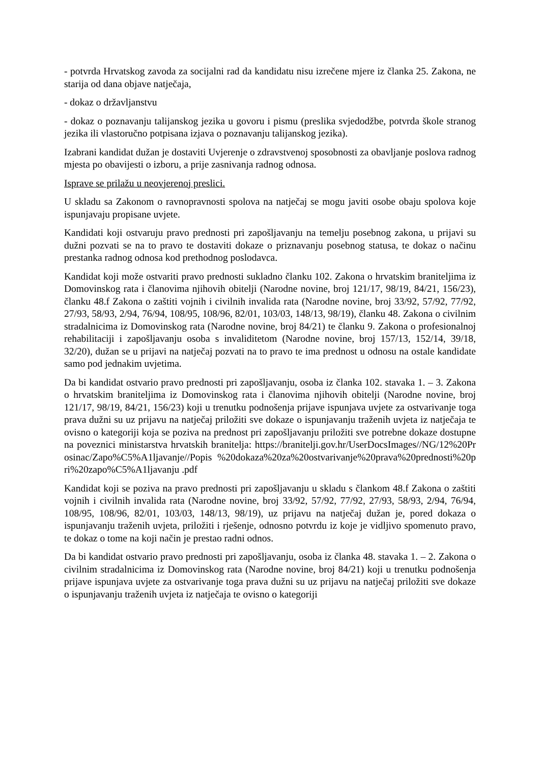- potvrda Hrvatskog zavoda za socijalni rad da kandidatu nisu izrečene mjere iz članka 25. Zakona, ne starija od dana objave natječaja,
- dokaz o državljanstvu
- dokaz o poznavanju talijanskog jezika u govoru i pismu (preslika svjedodžbe, potvrda škole stranog jezika ili vlastoručno potpisana izjava o poznavanju talijanskog jezika).
Izabrani kandidat dužan je dostaviti Uvjerenje o zdravstvenoj sposobnosti za obavljanje poslova radnog mjesta po obavijesti o izboru, a prije zasnivanja radnog odnosa.
Isprave se prilažu u neovjerenoj preslici.
U skladu sa Zakonom o ravnopravnosti spolova na natječaj se mogu javiti osobe obaju spolova koje ispunjavaju propisane uvjete.
Kandidati koji ostvaruju pravo prednosti pri zapošljavanju na temelju posebnog zakona, u prijavi su dužni pozvati se na to pravo te dostaviti dokaze o priznavanju posebnog statusa, te dokaz o načinu prestanka radnog odnosa kod prethodnog poslodavca.
Kandidat koji može ostvariti pravo prednosti sukladno članku 102. Zakona o hrvatskim braniteljima iz Domovinskog rata i članovima njihovih obitelji (Narodne novine, broj 121/17, 98/19, 84/21, 156/23), članku 48.f Zakona o zaštiti vojnih i civilnih invalida rata (Narodne novine, broj 33/92, 57/92, 77/92, 27/93, 58/93, 2/94, 76/94, 108/95, 108/96, 82/01, 103/03, 148/13, 98/19), članku 48. Zakona o civilnim stradalnicima iz Domovinskog rata (Narodne novine, broj 84/21) te članku 9. Zakona o profesionalnoj rehabilitaciji i zapošljavanju osoba s invaliditetom (Narodne novine, broj 157/13, 152/14, 39/18, 32/20), dužan se u prijavi na natječaj pozvati na to pravo te ima prednost u odnosu na ostale kandidate samo pod jednakim uvjetima.
Da bi kandidat ostvario pravo prednosti pri zapošljavanju, osoba iz članka 102. stavaka 1. – 3. Zakona o hrvatskim braniteljima iz Domovinskog rata i članovima njihovih obitelji (Narodne novine, broj 121/17, 98/19, 84/21, 156/23) koji u trenutku podnošenja prijave ispunjava uvjete za ostvarivanje toga prava dužni su uz prijavu na natječaj priložiti sve dokaze o ispunjavanju traženih uvjeta iz natječaja te ovisno o kategoriji koja se poziva na prednost pri zapošljavanju priložiti sve potrebne dokaze dostupne na poveznici ministarstva hrvatskih branitelja: https://branitelji.gov.hr/UserDocsImages//NG/12%20Prosinac/Zapo%C5%A1ljavanje//Popis %20dokaza%20za%20ostvarivanje%20prava%20prednosti%20pri%20zapo%C5%A1ljavanju .pdf
Kandidat koji se poziva na pravo prednosti pri zapošljavanju u skladu s člankom 48.f Zakona o zaštiti vojnih i civilnih invalida rata (Narodne novine, broj 33/92, 57/92, 77/92, 27/93, 58/93, 2/94, 76/94, 108/95, 108/96, 82/01, 103/03, 148/13, 98/19), uz prijavu na natječaj dužan je, pored dokaza o ispunjavanju traženih uvjeta, priložiti i rješenje, odnosno potvrdu iz koje je vidljivo spomenuto pravo, te dokaz o tome na koji način je prestao radni odnos.
Da bi kandidat ostvario pravo prednosti pri zapošljavanju, osoba iz članka 48. stavaka 1. – 2. Zakona o civilnim stradalnicima iz Domovinskog rata (Narodne novine, broj 84/21) koji u trenutku podnošenja prijave ispunjava uvjete za ostvarivanje toga prava dužni su uz prijavu na natječaj priložiti sve dokaze o ispunjavanju traženih uvjeta iz natječaja te ovisno o kategoriji